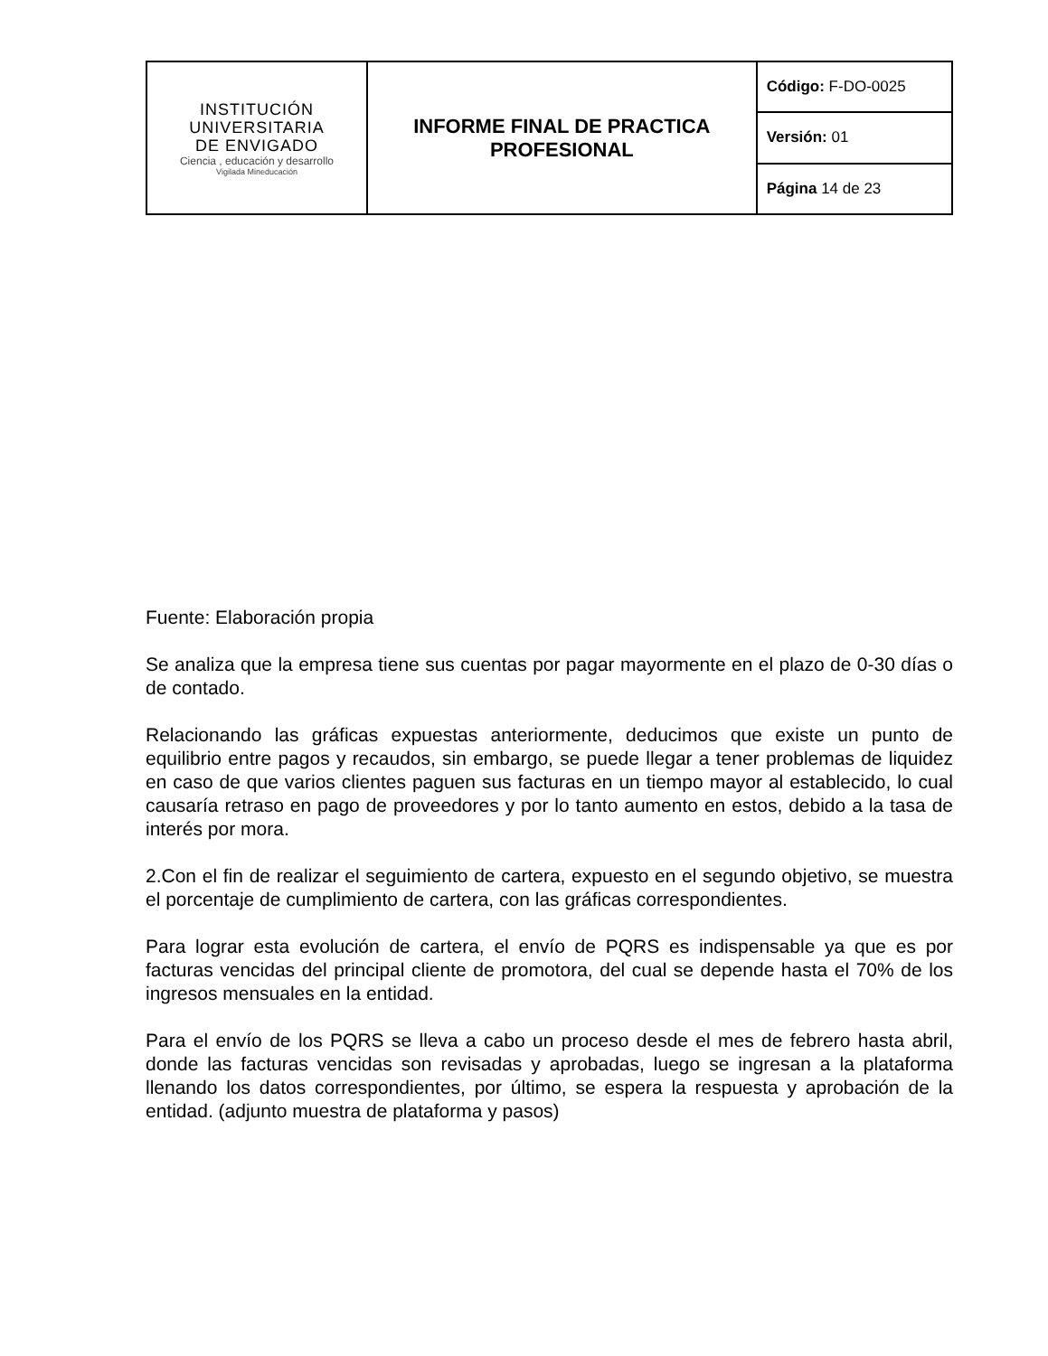| INSTITUCIÓN UNIVERSITARIA DE ENVIGADO Ciencia , educación y desarrollo Vigilada Mineducación | INFORME FINAL DE PRACTICA PROFESIONAL | Código: F-DO-0025 |
| | | Versión: 01 |
| | | Página 14 de 23 |
Fuente: Elaboración propia
Se analiza que la empresa tiene sus cuentas por pagar mayormente en el plazo de 0-30 días o de contado.
Relacionando las gráficas expuestas anteriormente, deducimos que existe un punto de equilibrio entre pagos y recaudos, sin embargo, se puede llegar a tener problemas de liquidez en caso de que varios clientes paguen sus facturas en un tiempo mayor al establecido, lo cual causaría retraso en pago de proveedores y por lo tanto aumento en estos, debido a la tasa de interés por mora.
2.Con el fin de realizar el seguimiento de cartera, expuesto en el segundo objetivo, se muestra el porcentaje de cumplimiento de cartera, con las gráficas correspondientes.
Para lograr esta evolución de cartera, el envío de PQRS es indispensable ya que es por facturas vencidas del principal cliente de promotora, del cual se depende hasta el 70% de los ingresos mensuales en la entidad.
Para el envío de los PQRS se lleva a cabo un proceso desde el mes de febrero hasta abril, donde las facturas vencidas son revisadas y aprobadas, luego se ingresan a la plataforma llenando los datos correspondientes, por último, se espera la respuesta y aprobación de la entidad. (adjunto muestra de plataforma y pasos)